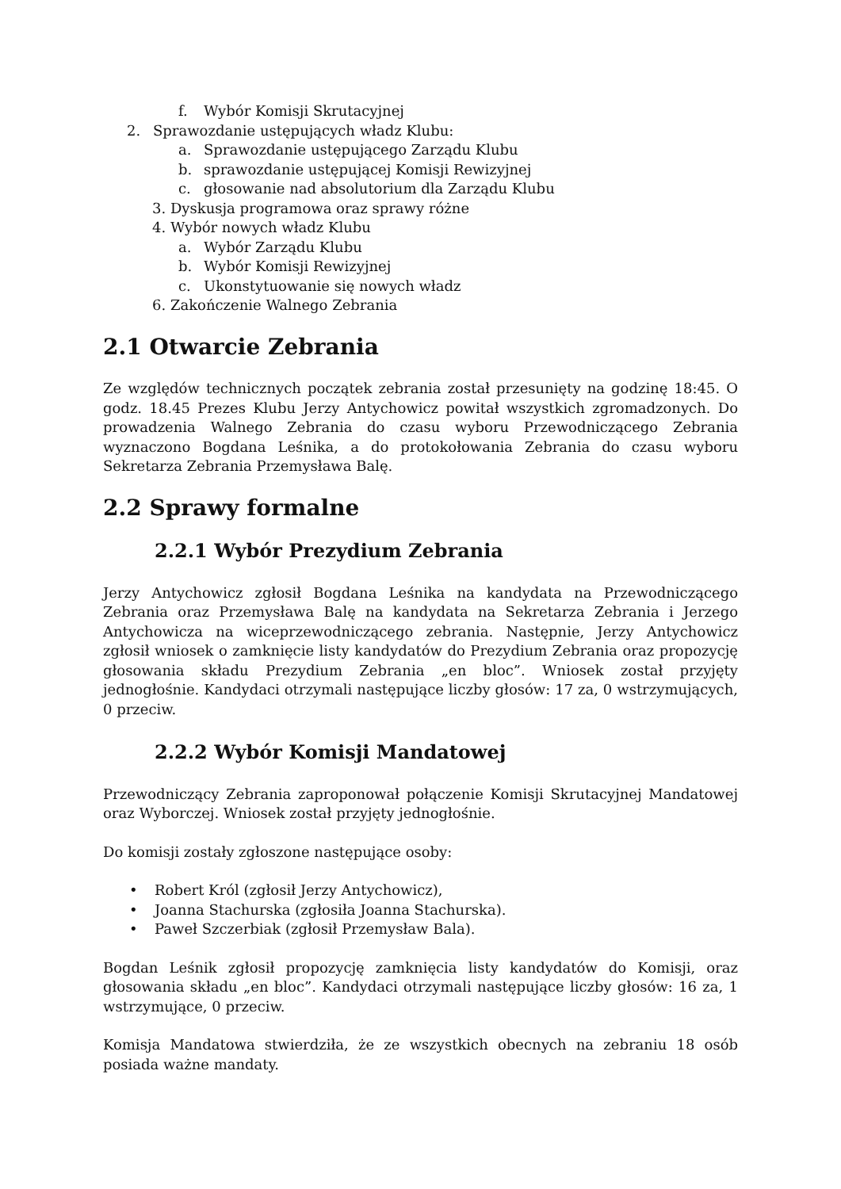f. Wybór Komisji Skrutacyjnej
2. Sprawozdanie ustępujących władz Klubu:
a. Sprawozdanie ustępującego Zarządu Klubu
b. sprawozdanie ustępującej Komisji Rewizyjnej
c. głosowanie nad absolutorium dla Zarządu Klubu
3. Dyskusja programowa oraz sprawy różne
4. Wybór nowych władz Klubu
a. Wybór Zarządu Klubu
b. Wybór Komisji Rewizyjnej
c. Ukonstytuowanie się nowych władz
6. Zakończenie Walnego Zebrania
2.1 Otwarcie Zebrania
Ze względów technicznych początek zebrania został przesunięty na godzinę 18:45. O godz. 18.45 Prezes Klubu Jerzy Antychowicz powitał wszystkich zgromadzonych. Do prowadzenia Walnego Zebrania do czasu wyboru Przewodniczącego Zebrania wyznaczono Bogdana Leśnika, a do protokołowania Zebrania do czasu wyboru Sekretarza Zebrania Przemysława Balę.
2.2 Sprawy formalne
2.2.1 Wybór Prezydium Zebrania
Jerzy Antychowicz zgłosił Bogdana Leśnika na kandydata na Przewodniczącego Zebrania oraz Przemysława Balę na kandydata na Sekretarza Zebrania i Jerzego Antychowicza na wiceprzewodniczącego zebrania. Następnie, Jerzy Antychowicz zgłosił wniosek o zamknięcie listy kandydatów do Prezydium Zebrania oraz propozycję głosowania składu Prezydium Zebrania „en bloc”. Wniosek został przyjęty jednogłośnie. Kandydaci otrzymali następujące liczby głosów: 17 za, 0 wstrzymujących, 0 przeciw.
2.2.2 Wybór Komisji Mandatowej
Przewodniczący Zebrania zaproponował połączenie Komisji Skrutacyjnej Mandatowej oraz Wyborczej. Wniosek został przyjęty jednogłośnie.
Do komisji zostały zgłoszone następujące osoby:
• Robert Król (zgłosił Jerzy Antychowicz),
• Joanna Stachurska (zgłosiła Joanna Stachurska).
• Paweł Szczerbiak (zgłosił Przemysław Bala).
Bogdan Leśnik zgłosił propozycję zamknięcia listy kandydatów do Komisji, oraz głosowania składu „en bloc”. Kandydaci otrzymali następujące liczby głosów: 16 za, 1 wstrzymujące, 0 przeciw.
Komisja Mandatowa stwierdziła, że ze wszystkich obecnych na zebraniu 18 osób posiada ważne mandaty.